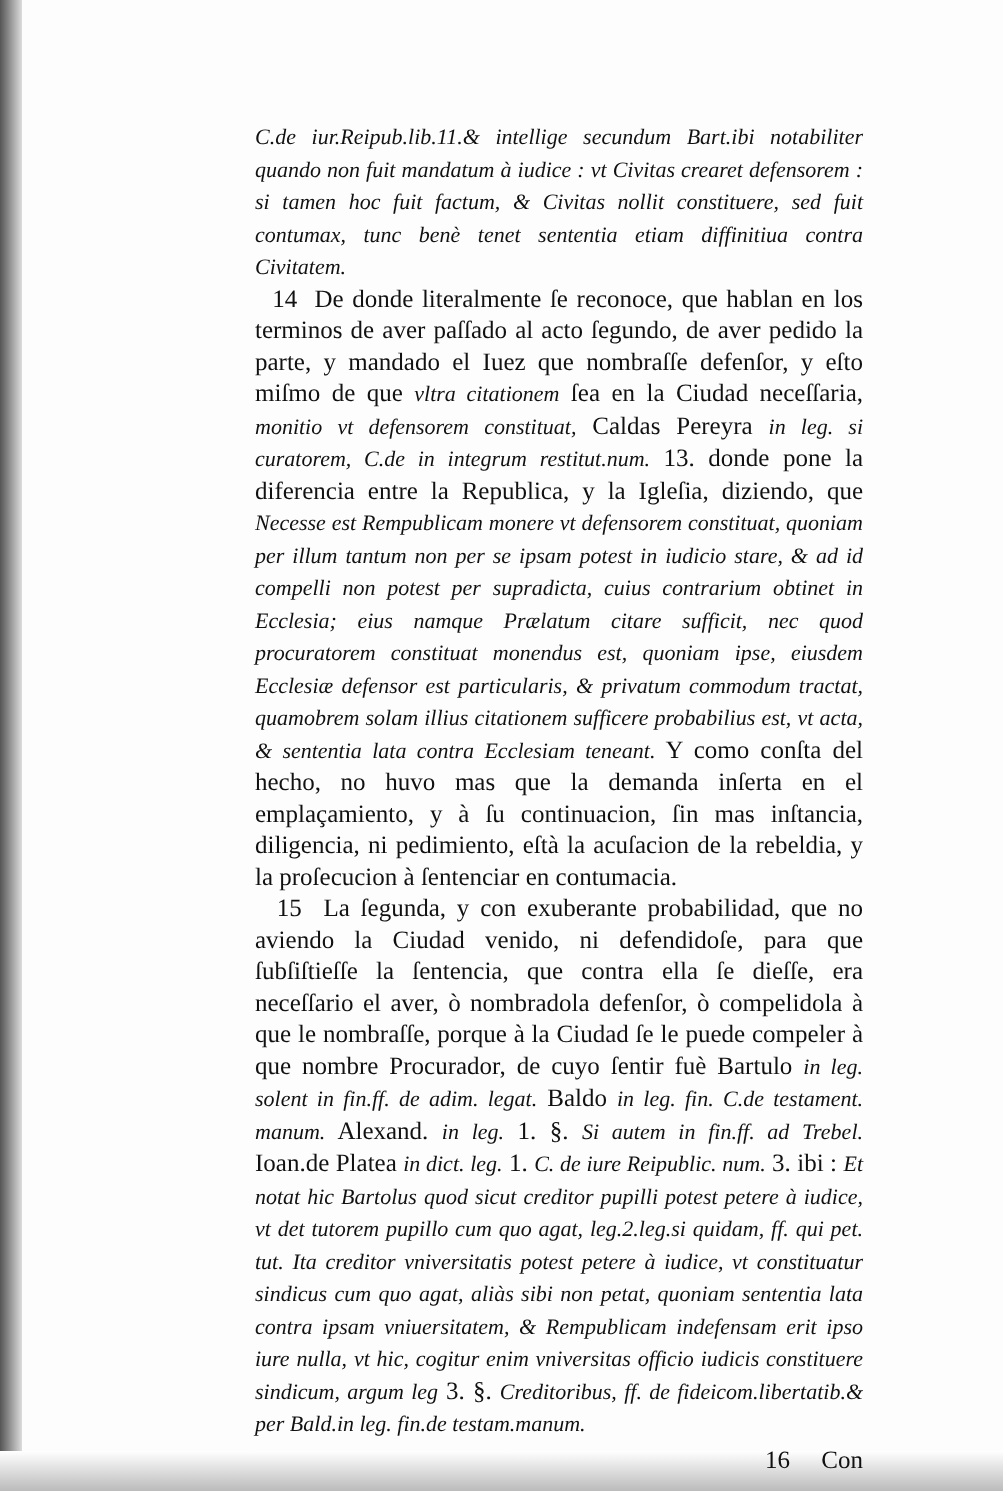C.de iur.Reipub.lib.11.& intellige secundum Bart.ibi notabiliter quando non fuit mandatum à iudice : vt Civitas crearet defensorem : si tamen hoc fuit factum, & Civitas nollit constituere, sed fuit contumax, tunc benè tenet sententia etiam diffinitiua contra Civitatem.
14 De donde literalmente ſe reconoce, que hablan en los terminos de aver paſſado al acto ſegundo, de aver pedido la parte, y mandado el Iuez que nombraſſe defenſor, y eſto miſmo de que vltra citationem ſea en la Ciudad neceſſaria, monitio vt defensorem constituat, Caldas Pereyra in leg. si curatorem, C.de in integrum restitut.num. 13. donde pone la diferencia entre la Republica, y la Igleſia, diziendo, que Necesse est Rempublicam monere vt defensorem constituat, quoniam per illum tantum non per se ipsam potest in iudicio stare, & ad id compelli non potest per supradicta, cuius contrarium obtinet in Ecclesia; eius namque Prælatum citare sufficit, nec quod procuratorem constituat monendus est, quoniam ipse, eiusdem Ecclesiæ defensor est particularis, & privatum commodum tractat, quamobrem solam illius citationem sufficere probabilius est, vt acta, & sententia lata contra Ecclesiam teneant. Y como conſta del hecho, no huvo mas que la demanda inſerta en el emplaçamiento, y à ſu continuacion, ſin mas inſtancia, diligencia, ni pedimiento, eſtà la acuſacion de la rebeldia, y la proſecucion à ſentenciar en contumacia.
15 La ſegunda, y con exuberante probabilidad, que no aviendo la Ciudad venido, ni defendidoſe, para que ſubſiſtieſſe la ſentencia, que contra ella ſe dieſſe, era neceſſario el aver, ò nombradola defenſor, ò compelidola à que le nombraſſe, porque à la Ciudad ſe le puede compeler à que nombre Procurador, de cuyo ſentir fuè Bartulo in leg. solent in fin.ff. de adim. legat. Baldo in leg. fin. C.de testament. manum. Alexand. in leg. 1. §. Si autem in fin.ff. ad Trebel. Ioan.de Platea in dict. leg. 1. C. de iure Reipublic. num. 3. ibi : Et notat hic Bartolus quod sicut creditor pupilli potest petere à iudice, vt det tutorem pupillo cum quo agat, leg.2.leg.si quidam, ff. qui pet. tut. Ita creditor vniversitatis potest petere à iudice, vt constituatur sindicus cum quo agat, aliàs sibi non petat, quoniam sententia lata contra ipsam vniuersitatem, & Rempublicam indefensam erit ipso iure nulla, vt hic, cogitur enim vniversitas officio iudicis constituere sindicum, argum leg 3. §. Creditoribus, ff. de fideicom.libertatib.& per Bald.in leg. fin.de testam.manum.
16 Con